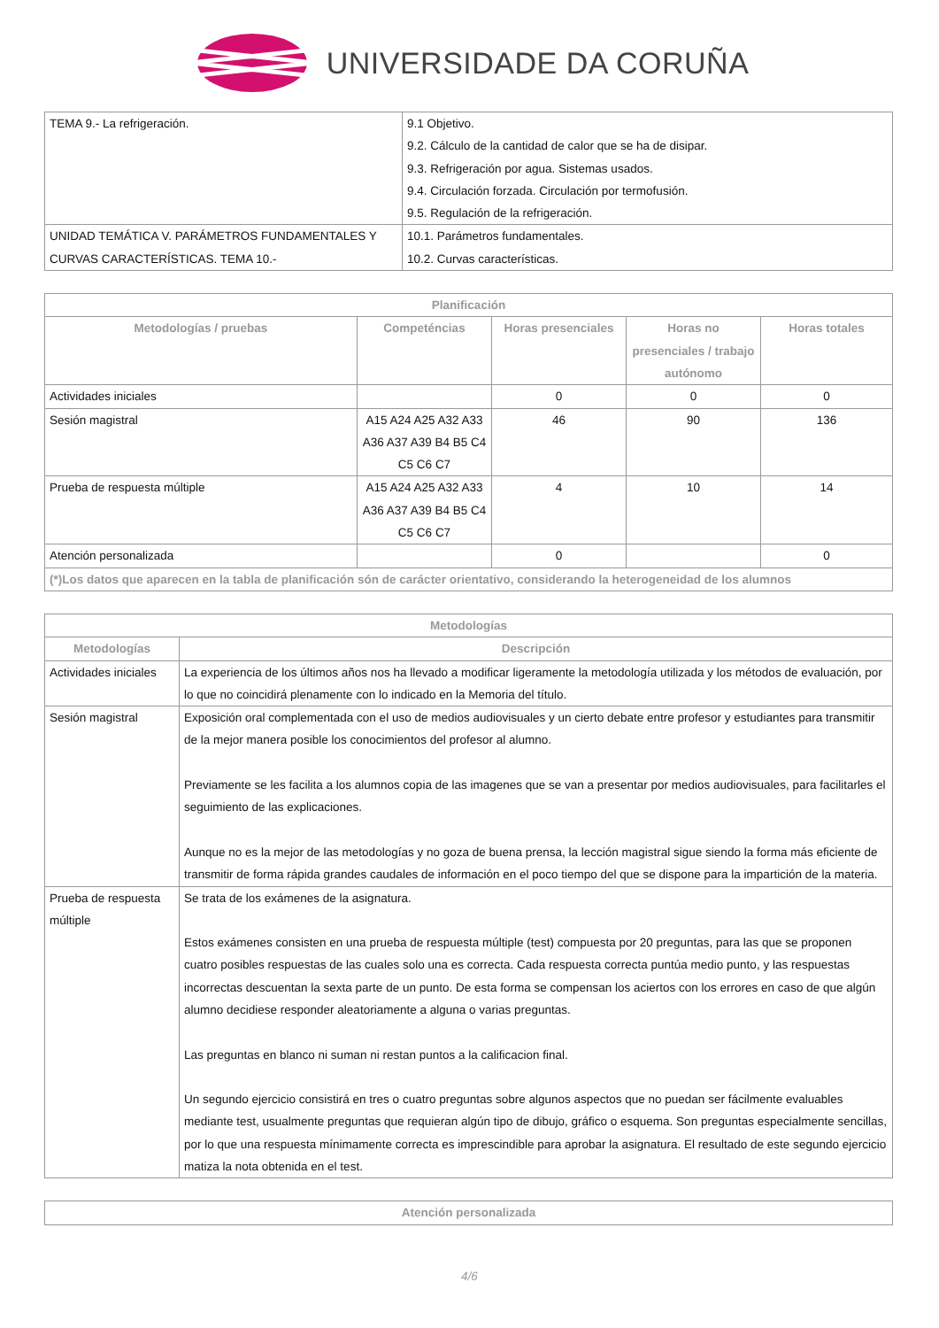UNIVERSIDADE DA CORUÑA
| TEMA 9.- La refrigeración. | 9.1 Objetivo. 9.2. Cálculo de la cantidad de calor que se ha de disipar. 9.3. Refrigeración por agua. Sistemas usados. 9.4. Circulación forzada. Circulación por termofusión. 9.5. Regulación de la refrigeración. |
| UNIDAD TEMÁTICA V. PARÁMETROS FUNDAMENTALES Y CURVAS CARACTERÍSTICAS. TEMA 10.- | 10.1. Parámetros fundamentales. 10.2. Curvas características. |
| Planificación | | | | |
| --- | --- | --- | --- | --- |
| Metodologías / pruebas | Competéncias | Horas presenciales | Horas no presenciales / trabajo autónomo | Horas totales |
| Actividades iniciales | | 0 | 0 | 0 |
| Sesión magistral | A15 A24 A25 A32 A33 A36 A37 A39 B4 B5 C4 C5 C6 C7 | 46 | 90 | 136 |
| Prueba de respuesta múltiple | A15 A24 A25 A32 A33 A36 A37 A39 B4 B5 C4 C5 C6 C7 | 4 | 10 | 14 |
| Atención personalizada | | 0 | | 0 |
| (*)Los datos que aparecen en la tabla de planificación són de carácter orientativo, considerando la heterogeneidad de los alumnos | | | | |
| Metodologías | |
| --- | --- |
| Metodologías | Descripción |
| Actividades iniciales | La experiencia de los últimos años nos ha llevado a modificar ligeramente la metodología utilizada y los métodos de evaluación, por lo que no coincidirá plenamente con lo indicado en la Memoria del título. |
| Sesión magistral | Exposición oral complementada con el uso de medios audiovisuales y un cierto debate entre profesor y estudiantes para transmitir de la mejor manera posible los conocimientos del profesor al alumno. Previamente se les facilita a los alumnos copia de las imagenes que se van a presentar por medios audiovisuales, para facilitarles el seguimiento de las explicaciones. Aunque no es la mejor de las metodologías y no goza de buena prensa, la lección magistral sigue siendo la forma más eficiente de transmitir de forma rápida grandes caudales de información en el poco tiempo del que se dispone para la impartición de la materia. |
| Prueba de respuesta múltiple | Se trata de los exámenes de la asignatura. Estos exámenes consisten en una prueba de respuesta múltiple (test) compuesta por 20 preguntas, para las que se proponen cuatro posibles respuestas de las cuales solo una es correcta. Cada respuesta correcta puntúa medio punto, y las respuestas incorrectas descuentan la sexta parte de un punto. De esta forma se compensan los aciertos con los errores en caso de que algún alumno decidiese responder aleatoriamente a alguna o varias preguntas. Las preguntas en blanco ni suman ni restan puntos a la calificacion final. Un segundo ejercicio consistirá en tres o cuatro preguntas sobre algunos aspectos que no puedan ser fácilmente evaluables mediante test, usualmente preguntas que requieran algún tipo de dibujo, gráfico o esquema. Son preguntas especialmente sencillas, por lo que una respuesta mínimamente correcta es imprescindible para aprobar la asignatura. El resultado de este segundo ejercicio matiza la nota obtenida en el test. |
| Atención personalizada |
| --- |
4/6